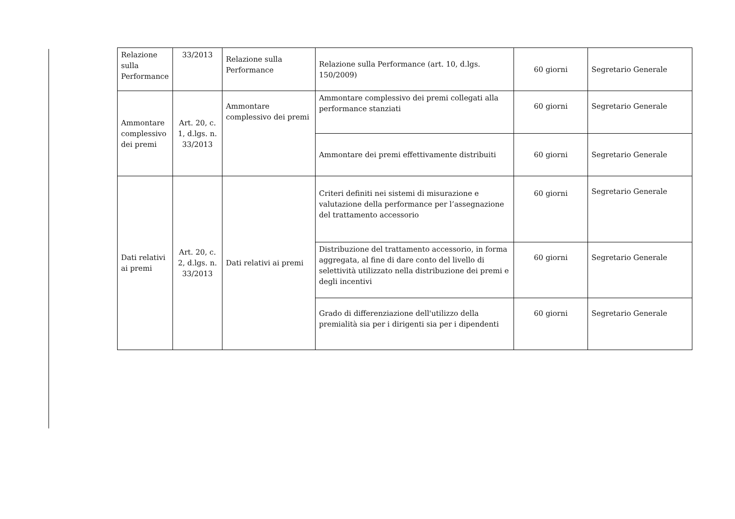| Relazione sulla Performance | 33/2013 | Relazione sulla Performance | Relazione sulla Performance (art. 10, d.lgs. 150/2009) | 60 giorni | Segretario Generale |
| Ammontare complessivo dei premi | Art. 20, c. 1, d.lgs. n. 33/2013 | Ammontare complessivo dei premi | Ammontare complessivo dei premi collegati alla performance stanziati | 60 giorni | Segretario Generale |
| | | | Ammontare dei premi effettivamente distribuiti | 60 giorni | Segretario Generale |
| Dati relativi ai premi | Art. 20, c. 2, d.lgs. n. 33/2013 | Dati relativi ai premi | Criteri definiti nei sistemi di misurazione e valutazione della performance per l’assegnazione del trattamento accessorio | 60 giorni | Segretario Generale |
| | | | Distribuzione del trattamento accessorio, in forma aggregata, al fine di dare conto del livello di selettività utilizzato nella distribuzione dei premi e degli incentivi | 60 giorni | Segretario Generale |
| | | | Grado di differenziazione dell'utilizzo della premialità sia per i dirigenti sia per i dipendenti | 60 giorni | Segretario Generale |